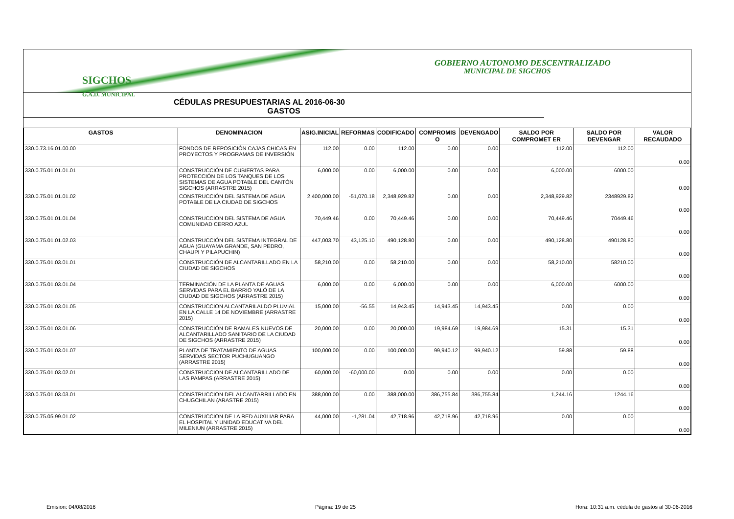GOBIERNO AUTONOMO DESCENTRALIZADO
MUNICIPAL DE SIGCHOS
SIGCHOS
G.A.D. MUNICIPAL
CÉDULAS PRESUPUESTARIAS AL 2016-06-30
GASTOS
| GASTOS | DENOMINACION | ASIG.INICIAL | REFORMAS | CODIFICADO | COMPROMIS O | DEVENGADO | SALDO POR COMPROMET ER | SALDO POR DEVENGAR | VALOR RECAUDADO |
| --- | --- | --- | --- | --- | --- | --- | --- | --- | --- |
| 330.0.73.16.01.00.00 | FONDOS DE REPOSICIÓN CAJAS CHICAS EN PROYECTOS Y PROGRAMAS DE INVERSIÓN | 112.00 | 0.00 | 112.00 | 0.00 | 0.00 | 112.00 | 112.00 | 0.00 |
| 330.0.75.01.01.01.01 | CONSTRUCCIÓN DE CUBIERTAS PARA PROTECCIÓN DE LOS TANQUES DE LOS SISTEMAS DE AGUA POTABLE DEL CANTÓN SIGCHOS (ARRASTRE 2015) | 6,000.00 | 0.00 | 6,000.00 | 0.00 | 0.00 | 6,000.00 | 6000.00 | 0.00 |
| 330.0.75.01.01.01.02 | CONSTRUCCIÓN DEL SISTEMA DE AGUA POTABLE DE LA CIUDAD DE SIGCHOS | 2,400,000.00 | -51,070.18 | 2,348,929.82 | 0.00 | 0.00 | 2,348,929.82 | 2348929.82 | 0.00 |
| 330.0.75.01.01.01.04 | CONSTRUCCION DEL SISTEMA DE AGUA COMUNIDAD CERRO AZUL | 70,449.46 | 0.00 | 70,449.46 | 0.00 | 0.00 | 70,449.46 | 70449.46 | 0.00 |
| 330.0.75.01.01.02.03 | CONSTRUCCIÓN DEL SISTEMA INTEGRAL DE AGUA (GUAYAMA GRANDE, SAN PEDRO, CHAUPI Y PILAPUCHIN) | 447,003.70 | 43,125.10 | 490,128.80 | 0.00 | 0.00 | 490,128.80 | 490128.80 | 0.00 |
| 330.0.75.01.03.01.01 | CONSTRUCCIÓN DE ALCANTARILLADO EN LA CIUDAD DE SIGCHOS | 58,210.00 | 0.00 | 58,210.00 | 0.00 | 0.00 | 58,210.00 | 58210.00 | 0.00 |
| 330.0.75.01.03.01.04 | TERMINACIÓN DE LA PLANTA DE AGUAS SERVIDAS PARA EL BARRIO YALÓ DE LA CIUDAD DE SIGCHOS (ARRASTRE 2015) | 6,000.00 | 0.00 | 6,000.00 | 0.00 | 0.00 | 6,000.00 | 6000.00 | 0.00 |
| 330.0.75.01.03.01.05 | CONSTRUCCION ALCANTARILALDO PLUVIAL EN LA CALLE 14 DE NOVIEMBRE (ARRASTRE 2015) | 15,000.00 | -56.55 | 14,943.45 | 14,943.45 | 14,943.45 | 0.00 | 0.00 | 0.00 |
| 330.0.75.01.03.01.06 | CONSTRUCCIÓN DE RAMALES NUEVOS DE ALCANTARILLADO SANITARIO DE LA CIUDAD DE SIGCHOS (ARRASTRE 2015) | 20,000.00 | 0.00 | 20,000.00 | 19,984.69 | 19,984.69 | 15.31 | 15.31 | 0.00 |
| 330.0.75.01.03.01.07 | PLANTA DE TRATAMIENTO DE AGUAS SERVIDAS SECTOR PUCHUGUANGO (ARRASTRE 2015) | 100,000.00 | 0.00 | 100,000.00 | 99,940.12 | 99,940.12 | 59.88 | 59.88 | 0.00 |
| 330.0.75.01.03.02.01 | CONSTRUCCION DE ALCANTARILLADO DE LAS PAMPAS (ARRASTRE 2015) | 60,000.00 | -60,000.00 | 0.00 | 0.00 | 0.00 | 0.00 | 0.00 | 0.00 |
| 330.0.75.01.03.03.01 | CONSTRUCCION DEL ALCANTARRILLADO EN CHUGCHILAN (ARASTRE 2015) | 388,000.00 | 0.00 | 388,000.00 | 386,755.84 | 386,755.84 | 1,244.16 | 1244.16 | 0.00 |
| 330.0.75.05.99.01.02 | CONSTRUCCION DE LA RED AUXILIAR PARA EL HOSPITAL Y UNIDAD EDUCATIVA DEL MILENIUN (ARRASTRE 2015) | 44,000.00 | -1,281.04 | 42,718.96 | 42,718.96 | 42,718.96 | 0.00 | 0.00 | 0.00 |
Emision: 04/08/2016 Página: 19 de 25 Hora: 10:31 a.m. cédula de gastos al 30-06-2016